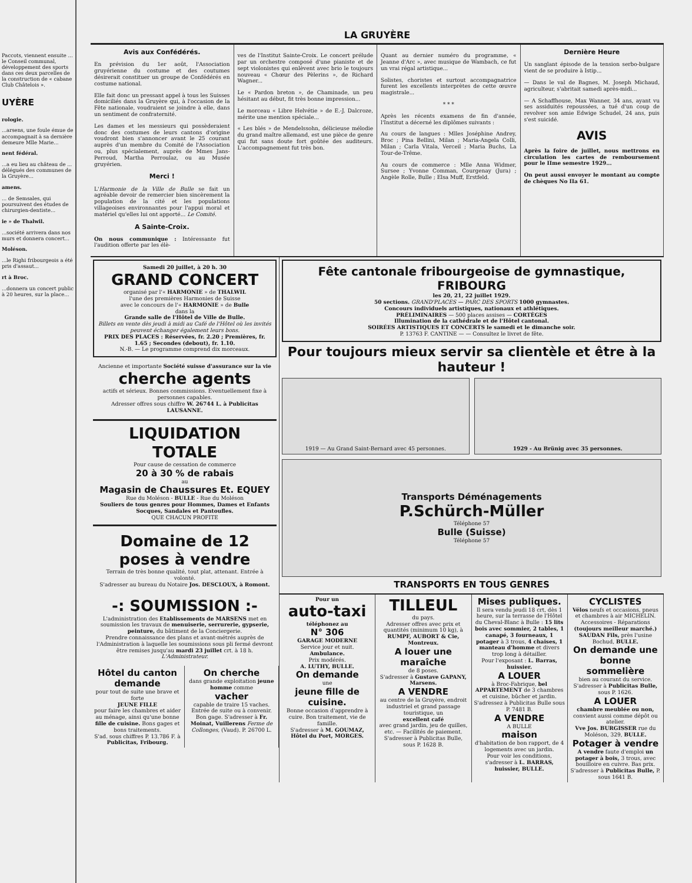Paccots, viennent ensuite ... le Conseil communal, développement des sports dans ces deux parcelles de la construction de « cabane Club Châtelois ».
UYÈRE
rologie.
...arsens, une foule émue de accompagnait à sa dernière demeure Mlle Marie...
nent fédéral.
...a eu lieu au château de ... délégués des communes de la Gruyère...
amens.
... de Semsales, qui poursuivent des études de chirurgien-dentiste...
ie » de Thalwil.
...société arrivera dans nos murs et donnera concert...
Moléson.
...le Righi fribourgeois a été pris d'assaut...
rt à Broc.
...donnera un concert public à 20 heures, sur la place...
LA GRUYÈRE
Avis aux Confédérés.
En prévision du 1er août, l'Association gruyérienne du costume et des coutumes désirerait constituer un groupe de Confédérés en costume national.
Elle fait donc un pressant appel à tous les Suisses domiciliés dans la Gruyère qui, à l'occasion de la Fête nationale, voudraient se joindre à elle, dans un sentiment de confraternité.
Les dames et les messieurs qui possèderaient donc des costumes de leurs cantons d'origine voudront bien s'annoncer avant le 25 courant auprès d'un membre du Comité de l'Association ou, plus spécialement, auprès de Mmes Jans-Perroud, Martha Perroulaz, ou au Musée gruyérien.
Merci !
L'Harmonie de la Ville de Bulle se fait un agréable devoir de remercier bien sincèrement la population de la cité et les populations villageoises environnantes pour l'appui moral et matériel qu'elles lui ont apporté... Le Comité.
A Sainte-Croix.
On nous communique : Intéressante fut l'audition offerte par les élè-
ves de l'Institut Sainte-Croix. Le concert prélude par un orchestre composé d'une pianiste et de sept violonistes qui enlèvent avec brio le toujours nouveau « Chœur des Pèlerins », de Richard Wagner...
Le « Pardon breton », de Chaminade, un peu hésitant au début, fit très bonne impression...
Le morceau « Libre Helvétie » de E.-J. Dalcroze, mérite une mention spéciale...
« Les blés » de Mendelssohn, délicieuse mélodie du grand maître allemand, est une pièce de genre qui fut sans doute fort goûtée des auditeurs. L'accompagnement fut très bon.
Quant au dernier numéro du programme, « Jeanne d'Arc », avec musique de Wambach, ce fut un vrai régal artistique...
Solistes, choristes et surtout accompagnatrice furent les excellents interprètes de cette œuvre magistrale...
* * *
Après les récents examens de fin d'année, l'Institut a décerné les diplômes suivants :
Au cours de langues : Mlles Joséphine Andrey, Broc ; Pina Bellini, Milan ; Maria-Angela Colli, Milan ; Carla Vitala, Verceil ; Maria Buchs, La Tour-de-Trême.
Au cours de commerce : Mlle Anna Widmer, Sursee ; Yvonne Comman, Courgenay (Jura) ; Angèle Rolle, Bulle ; Elsa Muff, Erstfeld.
Dernière Heure
Un sanglant épisode de la tension serbo-bulgare vient de se produire à Istip...
— Dans le val de Bagnes, M. Joseph Michaud, agriculteur, s'abritait samedi après-midi...
— A Schaffhouse, Max Wanner, 34 ans, ayant vu ses assiduités repoussées, a tué d'un coup de revolver son amie Edwige Schudel, 24 ans, puis s'est suicidé.
AVIS
Après la foire de juillet, nous mettrons en circulation les cartes de remboursement pour le IIme semestre 1929...
On peut aussi envoyer le montant au compte de chèques No IIa 61.
Samedi 20 juillet, à 20 h. 30
GRAND CONCERT
organisé par l'« HARMONIE » de THALWIL
l'une des premières Harmonies de Suisse
avec le concours de l'« HARMONIE » de Bulle
dans la
Grande salle de l'Hôtel de Ville de Bulle.
Billets en vente dès jeudi à midi au Café de l'Hôtel où les invités peuvent échanger également leurs bons.
PRIX DES PLACES : Réservées, fr. 2.20 ; Premières, fr. 1.65 ; Secondes (debout), fr. 1.10.
N.-B. — Le programme comprend dix morceaux.
Ancienne et importante Société suisse d'assurance sur la vie
cherche agents
actifs et sérieux. Bonnes commissions. Eventuellement fixe à personnes capables.
Adresser offres sous chiffre W. 26744 L. à Publicitas LAUSANNE.
LIQUIDATION TOTALE
Pour cause de cessation de commerce
20 à 30 % de rabais
au
Magasin de Chaussures Et. EQUEY
Rue du Moléson - BULLE - Rue du Moléson
Souliers de tous genres pour Hommes, Dames et Enfants Socques, Sandales et Pantoufles.
QUE CHACUN PROFITE
Domaine de 12 poses à vendre
Terrain de très bonne qualité, tout plat, attenant. Entrée à volonté.
S'adresser au bureau du Notaire Jos. DESCLOUX, à Romont.
-: SOUMISSION :-
L'administration des Etablissements de MARSENS met en soumission les travaux de menuiserie, serrurerie, gypserie, peinture, du bâtiment de la Conciergerie.
Prendre connaissance des plans et avant-métrés auprès de l'Administration à laquelle les soumissions sous pli fermé devront être remises jusqu'au mardi 23 juillet crt. à 18 h.
L'Administrateur.
Hôtel du canton demande
pour tout de suite une brave et forte
JEUNE FILLE
pour faire les chambres et aider au ménage, ainsi qu'une bonne fille de cuisine. Bons gages et bons traitements.
S'ad. sous chiffres P. 13.786 F. à Publicitas, Fribourg.
On cherche
dans grande exploitation jeune homme comme
vacher
capable de traire 15 vaches. Entrée de suite ou à convenir. Bon gage. S'adresser à Fr. Moinat, Vuillerens Ferme de Collonges, (Vaud). P. 26700 L.
Fête cantonale fribourgeoise de gymnastique, FRIBOURG
les 20, 21, 22 juillet 1929.
50 sections. GRAND'PLACES — PARC DES SPORTS 1000 gymnastes.
Concours individuels artistiques, nationaux et athlétiques.
PRÉLIMINAIRES — 500 places assises — CORTÈGES
Illumination de la cathédrale et de l'Hôtel cantonal.
SOIRÉES ARTISTIQUES ET CONCERTS le samedi et le dimanche soir.
P. 13763 F. CANTINE — — Consultez le livret de fête.
Pour toujours mieux servir sa clientèle et être à la hauteur !
1919 — Au Grand Saint-Bernard avec 45 personnes.
1929 - Au Brünig avec 35 personnes.
Transports Déménagements
P.Schürch-Müller
Téléphone 57
Bulle (Suisse)
Téléphone 57
TRANSPORTS EN TOUS GENRES
Pour un
auto-taxi
téléphonez au
N° 306
GARAGE MODERNE
Service jour et nuit.
Ambulance.
Prix modérés.
A. LUTHY, BULLE.
On demande
une
jeune fille de cuisine.
Bonne occasion d'apprendre à cuire. Bon traitement, vie de famille.
S'adresser à M. GOUMAZ, Hôtel du Port, MORGES.
TILLEUL
du pays.
Adresser offres avec prix et quantités (minimum 10 kg), à RUMPF, AUBORT & Cie, Montreux.
A louer une maraîche
de 8 poses.
S'adresser à Gustave GAPANY, Marsens.
A VENDRE
au centre de la Gruyère, endroit industriel et grand passage touristique, un
excellent café
avec grand jardin, jeu de quilles, etc. — Facilités de paiement.
S'adresser à Publicitas Bulle, sous P. 1628 B.
Mises publiques.
Il sera vendu jeudi 18 crt, dès 1 heure, sur la terrasse de l'Hôtel du Cheval-Blanc à Bulle : 15 lits bois avec sommier, 2 tables, 1 canapé, 3 fourneaux, 1 potager à 3 trous, 4 chaises, 1 manteau d'homme et divers trop long à détailler.
Pour l'exposant : L. Barras, huissier.
A LOUER
à Broc-Fabrique, bel APPARTEMENT de 3 chambres et cuisine, bûcher et jardin.
S'adressez à Publicitas Bulle sous P. 7481 B.
A VENDRE
A BULLE
maison
d'habitation de bon rapport, de 4 logements avec un jardin.
Pour voir les conditions, s'adresser à L. BARRAS, huissier, BULLE.
CYCLISTES
Vélos neufs et occasions, pneus et chambres à air MICHELIN. Accessoires - Réparations (toujours meilleur marché.) SAUDAN Fils, près l'usine Bochud, BULLE.
On demande une bonne sommelière
bien au courant du service.
S'adresser à Publicitas Bulle, sous P. 1626.
A LOUER
chambre meublée ou non, convient aussi comme dépôt ou atelier.
Vve Jos. BURGISSER rue du Moléson, 329, BULLE.
Potager à vendre
A vendre faute d'emploi un potager à bois, 3 trous, avec bouilloire en cuivre. Bas prix.
S'adresser à Publicitas Bulle, P. sous 1641 B.